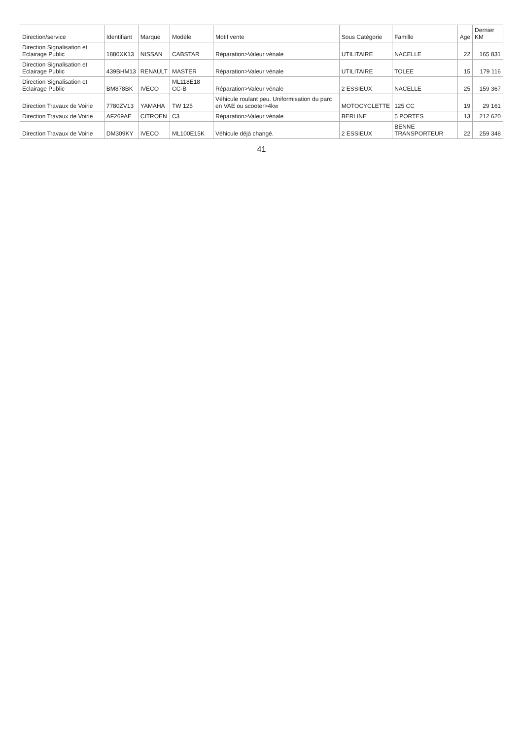| Direction/service | Identifiant | Marque | Modèle | Motif vente | Sous Catégorie | Famille | Age | Dernier KM |
| --- | --- | --- | --- | --- | --- | --- | --- | --- |
| Direction Signalisation et Eclairage Public | 1880XK13 | NISSAN | CABSTAR | Réparation>Valeur vénale | UTILITAIRE | NACELLE | 22 | 165 831 |
| Direction Signalisation et Eclairage Public | 439BHM13 | RENAULT | MASTER | Réparation>Valeur vénale | UTILITAIRE | TOLEE | 15 | 179 116 |
| Direction Signalisation et Eclairage Public | BM878BK | IVECO | ML118E18 CC-B | Réparation>Valeur vénale | 2 ESSIEUX | NACELLE | 25 | 159 367 |
| Direction Travaux de Voirie | 7780ZV13 | YAMAHA | TW 125 | Véhicule roulant peu. Uniformisation du parc en VAE ou scooter>4kw | MOTOCYCLETTE | 125 CC | 19 | 29 161 |
| Direction Travaux de Voirie | AF269AE | CITROEN | C3 | Réparation>Valeur vénale | BERLINE | 5 PORTES | 13 | 212 620 |
| Direction Travaux de Voirie | DM309KY | IVECO | ML100E15K | Véhicule déjà changé. | 2 ESSIEUX | BENNE TRANSPORTEUR | 22 | 259 348 |
41